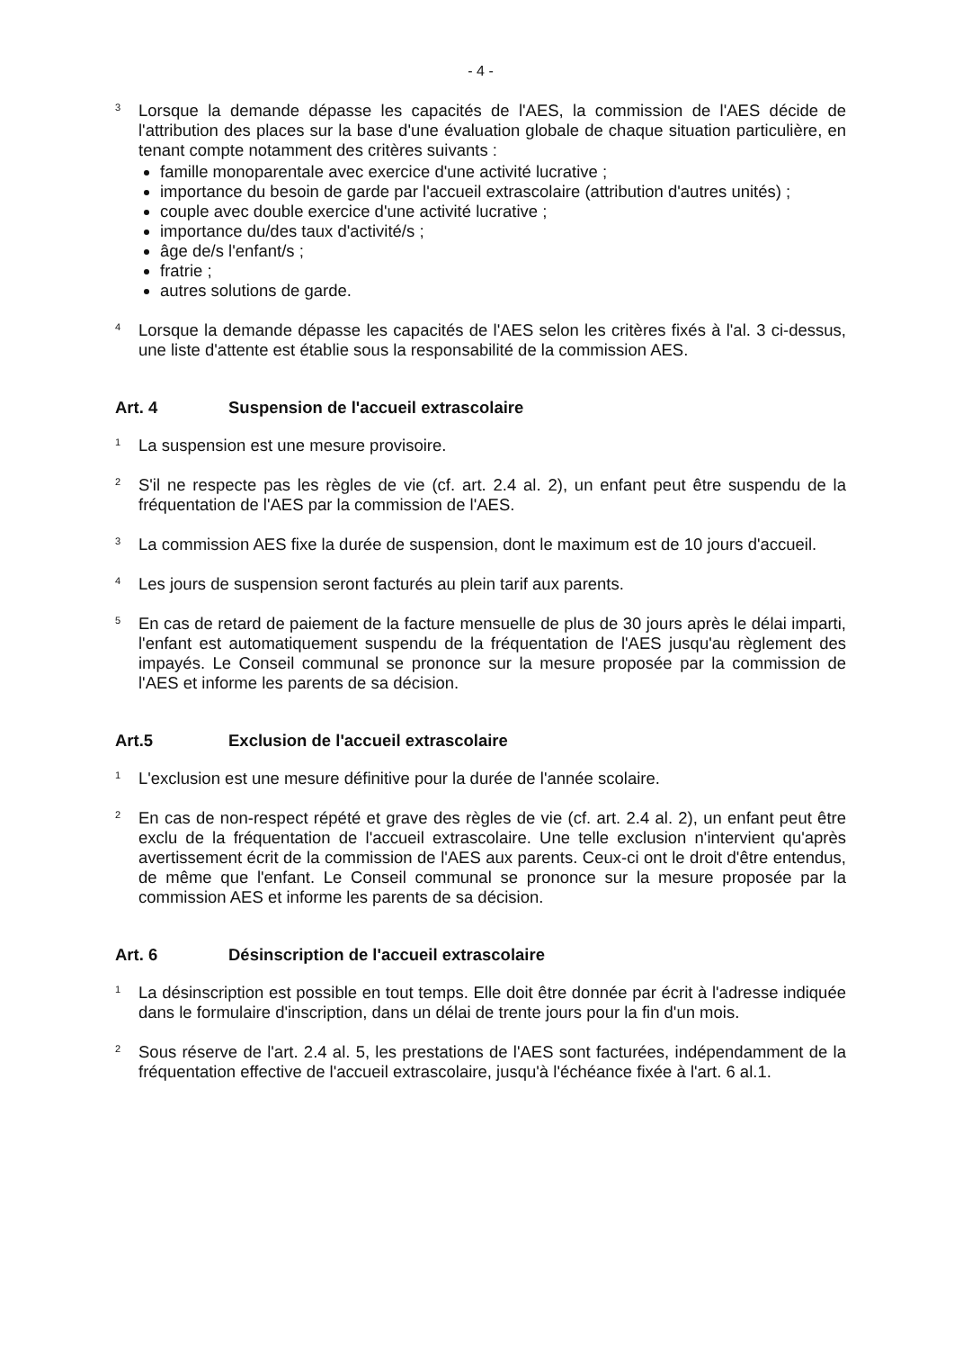- 4 -
3
Lorsque la demande dépasse les capacités de l'AES, la commission de l'AES décide de l'attribution des places sur la base d'une évaluation globale de chaque situation particulière, en tenant compte notamment des critères suivants :
famille monoparentale avec exercice d'une activité lucrative ;
importance du besoin de garde par l'accueil extrascolaire (attribution d'autres unités) ;
couple avec double exercice d'une activité lucrative ;
importance du/des taux d'activité/s ;
âge de/s l'enfant/s ;
fratrie ;
autres solutions de garde.
4
Lorsque la demande dépasse les capacités de l'AES selon les critères fixés à l'al. 3 ci-dessus, une liste d'attente est établie sous la responsabilité de la commission AES.
Art. 4 Suspension de l'accueil extrascolaire
1
La suspension est une mesure provisoire.
2
S'il ne respecte pas les règles de vie (cf. art. 2.4 al. 2), un enfant peut être suspendu de la fréquentation de l'AES par la commission de l'AES.
3
La commission AES fixe la durée de suspension, dont le maximum est de 10 jours d'accueil.
4
Les jours de suspension seront facturés au plein tarif aux parents.
5
En cas de retard de paiement de la facture mensuelle de plus de 30 jours après le délai imparti, l'enfant est automatiquement suspendu de la fréquentation de l'AES jusqu'au règlement des impayés. Le Conseil communal se prononce sur la mesure proposée par la commission de l'AES et informe les parents de sa décision.
Art.5 Exclusion de l'accueil extrascolaire
1
L'exclusion est une mesure définitive pour la durée de l'année scolaire.
2
En cas de non-respect répété et grave des règles de vie (cf. art. 2.4 al. 2), un enfant peut être exclu de la fréquentation de l'accueil extrascolaire. Une telle exclusion n'intervient qu'après avertissement écrit de la commission de l'AES aux parents. Ceux-ci ont le droit d'être entendus, de même que l'enfant. Le Conseil communal se prononce sur la mesure proposée par la commission AES et informe les parents de sa décision.
Art. 6 Désinscription de l'accueil extrascolaire
1
La désinscription est possible en tout temps. Elle doit être donnée par écrit à l'adresse indiquée dans le formulaire d'inscription, dans un délai de trente jours pour la fin d'un mois.
2
Sous réserve de l'art. 2.4 al. 5, les prestations de l'AES sont facturées, indépendamment de la fréquentation effective de l'accueil extrascolaire, jusqu'à l'échéance fixée à l'art. 6 al.1.